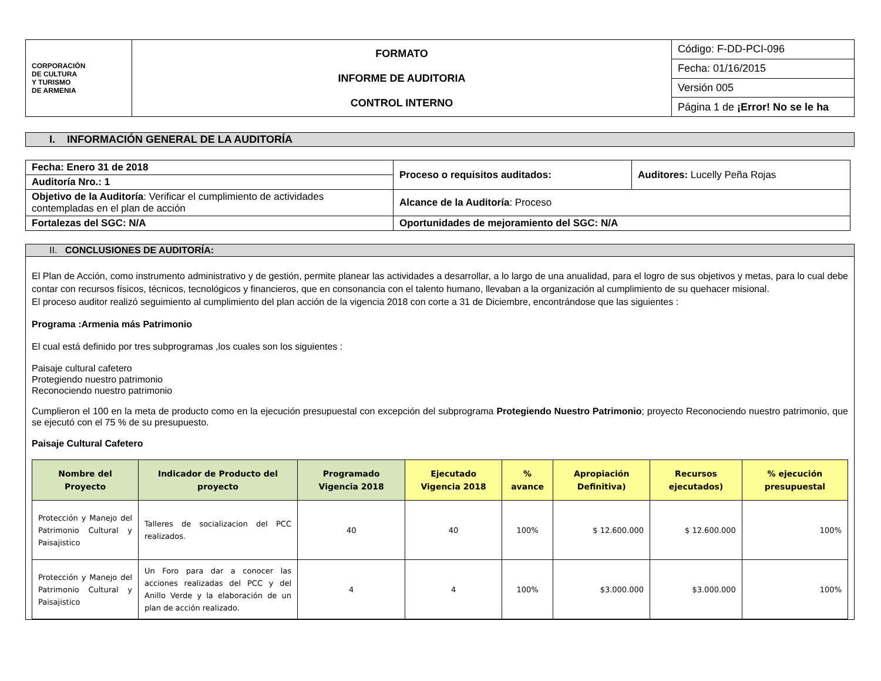| CORPORACIÓN DE CULTURA Y TURISMO DE ARMENIA | FORMATO INFORME DE AUDITORIA CONTROL INTERNO | Código: F-DD-PCI-096 |
| | | Fecha: 01/16/2015 |
| | | Versión 005 |
| | | Página 1 de ¡Error! No se le ha |
I. INFORMACIÓN GENERAL DE LA AUDITORÍA
| Fecha: Enero 31 de 2018 | Proceso o requisitos auditados: | Auditores: Lucelly Peña Rojas |
| Auditoría Nro.: 1 | | |
| Objetivo de la Auditoría : Verificar el cumplimiento de actividades contempladas en el plan de acción | Alcance de la Auditoría : Proceso | |
| Fortalezas del SGC: N/A | Oportunidades de mejoramiento del SGC: N/A | |
II. CONCLUSIONES DE AUDITORÍA:
El Plan de Acción, como instrumento administrativo y de gestión, permite planear las actividades a desarrollar, a lo largo de una anualidad, para el logro de sus objetivos y metas, para lo cual debe contar con recursos físicos, técnicos, tecnológicos y financieros, que en consonancia con el talento humano, llevaban a la organización al cumplimiento de su quehacer misional.
El proceso auditor realizó seguimiento al cumplimiento del plan acción de la vigencia 2018 con corte a 31 de Diciembre, encontrándose que las siguientes :
Programa :Armenia más Patrimonio
El cual está definido por tres subprogramas ,los cuales son los siguientes :
Paisaje cultural cafetero
Protegiendo nuestro patrimonio
Reconociendo nuestro patrimonio
Cumplieron el 100 en la meta de producto como en la ejecución presupuestal con excepción del subprograma Protegiendo Nuestro Patrimonio; proyecto Reconociendo nuestro patrimonio, que se ejecutó con el 75 % de su presupuesto.
Paisaje Cultural Cafetero
| Nombre del Proyecto | Indicador de Producto del proyecto | Programado Vigencia 2018 | Ejecutado Vigencia 2018 | % avance | Apropiación Definitiva) | Recursos ejecutados) | % ejecución presupuestal |
| --- | --- | --- | --- | --- | --- | --- | --- |
| Protección y Manejo del Patrimonio Cultural y Paisajistico | Talleres de socializacion del PCC realizados. | 40 | 40 | 100% | $ 12.600.000 | $ 12.600.000 | 100% |
| Protección y Manejo del Patrimonio Cultural y Paisajistico | Un Foro para dar a conocer las acciones realizadas del PCC y del Anillo Verde y la elaboración de un plan de acción realizado. | 4 | 4 | 100% | $3.000.000 | $3.000.000 | 100% |